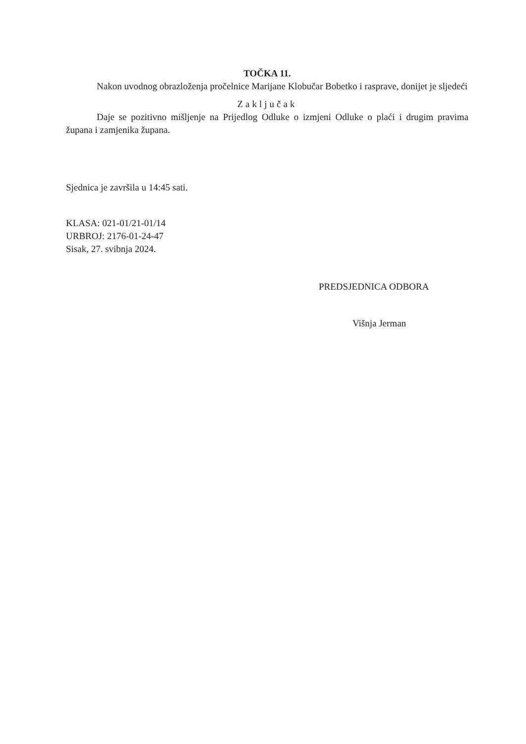TOČKA 11.
Nakon uvodnog obrazloženja pročelnice Marijane Klobučar Bobetko i rasprave, donijet je sljedeći
Zaključak
Daje se pozitivno mišljenje na Prijedlog Odluke o izmjeni Odluke o plaći i drugim pravima župana i zamjenika župana.
Sjednica je završila u 14:45 sati.
KLASA: 021-01/21-01/14
URBROJ: 2176-01-24-47
Sisak, 27. svibnja 2024.
PREDSJEDNICA ODBORA
Višnja Jerman